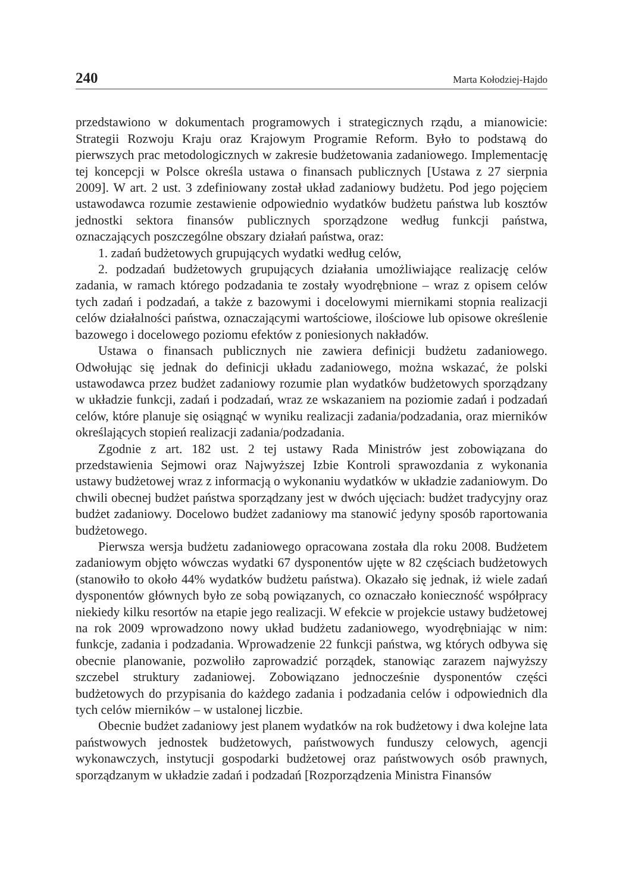240 Marta Kołodziej-Hajdo
przedstawiono w dokumentach programowych i strategicznych rządu, a mianowicie: Strategii Rozwoju Kraju oraz Krajowym Programie Reform. Było to podstawą do pierwszych prac metodologicznych w zakresie budżetowania zadaniowego. Implementację tej koncepcji w Polsce określa ustawa o finansach publicznych [Ustawa z 27 sierpnia 2009]. W art. 2 ust. 3 zdefiniowany został układ zadaniowy budżetu. Pod jego pojęciem ustawodawca rozumie zestawienie odpowiednio wydatków budżetu państwa lub kosztów jednostki sektora finansów publicznych sporządzone według funkcji państwa, oznaczających poszczególne obszary działań państwa, oraz:
1. zadań budżetowych grupujących wydatki według celów,
2. podzadań budżetowych grupujących działania umożliwiające realizację celów zadania, w ramach którego podzadania te zostały wyodrębnione – wraz z opisem celów tych zadań i podzadań, a także z bazowymi i docelowymi miernikami stopnia realizacji celów działalności państwa, oznaczającymi wartościowe, ilościowe lub opisowe określenie bazowego i docelowego poziomu efektów z poniesionych nakładów.
Ustawa o finansach publicznych nie zawiera definicji budżetu zadaniowego. Odwołując się jednak do definicji układu zadaniowego, można wskazać, że polski ustawodawca przez budżet zadaniowy rozumie plan wydatków budżetowych sporządzany w układzie funkcji, zadań i podzadań, wraz ze wskazaniem na poziomie zadań i podzadań celów, które planuje się osiągnąć w wyniku realizacji zadania/podzadania, oraz mierników określających stopień realizacji zadania/podzadania.
Zgodnie z art. 182 ust. 2 tej ustawy Rada Ministrów jest zobowiązana do przedstawienia Sejmowi oraz Najwyższej Izbie Kontroli sprawozdania z wykonania ustawy budżetowej wraz z informacją o wykonaniu wydatków w układzie zadaniowym. Do chwili obecnej budżet państwa sporządzany jest w dwóch ujęciach: budżet tradycyjny oraz budżet zadaniowy. Docelowo budżet zadaniowy ma stanowić jedyny sposób raportowania budżetowego.
Pierwsza wersja budżetu zadaniowego opracowana została dla roku 2008. Budżetem zadaniowym objęto wówczas wydatki 67 dysponentów ujęte w 82 częściach budżetowych (stanowiło to około 44% wydatków budżetu państwa). Okazało się jednak, iż wiele zadań dysponentów głównych było ze sobą powiązanych, co oznaczało konieczność współpracy niekiedy kilku resortów na etapie jego realizacji. W efekcie w projekcie ustawy budżetowej na rok 2009 wprowadzono nowy układ budżetu zadaniowego, wyodrębniając w nim: funkcje, zadania i podzadania. Wprowadzenie 22 funkcji państwa, wg których odbywa się obecnie planowanie, pozwoliło zaprowadzić porządek, stanowiąc zarazem najwyższy szczebel struktury zadaniowej. Zobowiązano jednocześnie dysponentów części budżetowych do przypisania do każdego zadania i podzadania celów i odpowiednich dla tych celów mierników – w ustalonej liczbie.
Obecnie budżet zadaniowy jest planem wydatków na rok budżetowy i dwa kolejne lata państwowych jednostek budżetowych, państwowych funduszy celowych, agencji wykonawczych, instytucji gospodarki budżetowej oraz państwowych osób prawnych, sporządzanym w układzie zadań i podzadań [Rozporządzenia Ministra Finansów